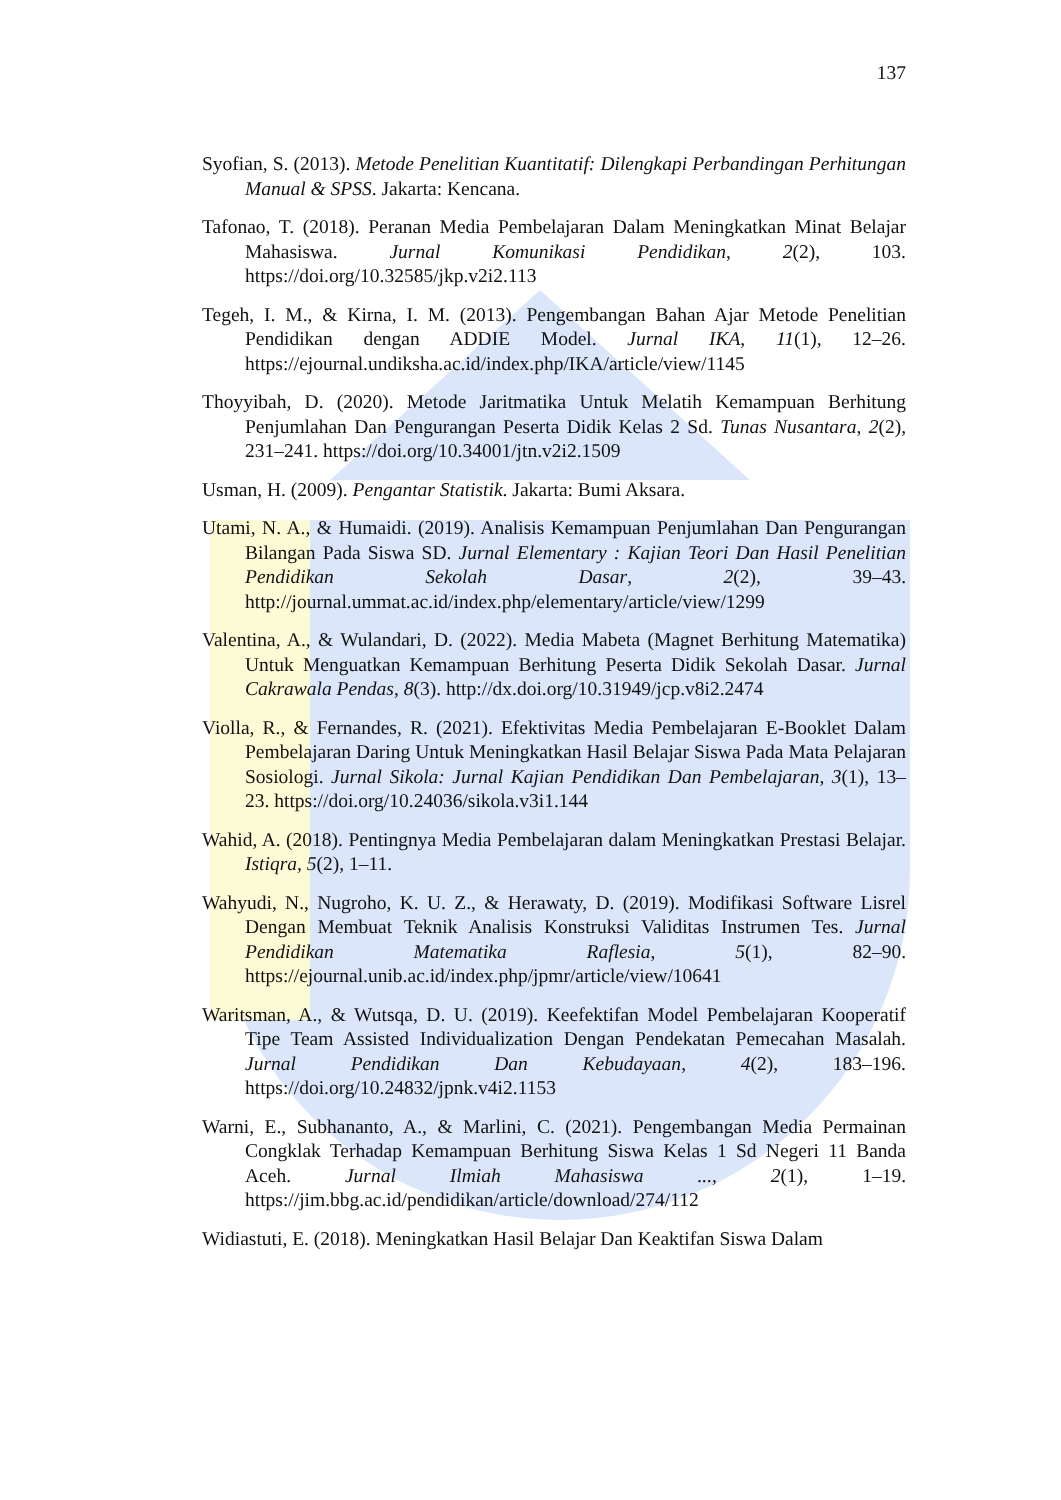137
Syofian, S. (2013). Metode Penelitian Kuantitatif: Dilengkapi Perbandingan Perhitungan Manual & SPSS. Jakarta: Kencana.
Tafonao, T. (2018). Peranan Media Pembelajaran Dalam Meningkatkan Minat Belajar Mahasiswa. Jurnal Komunikasi Pendidikan, 2(2), 103. https://doi.org/10.32585/jkp.v2i2.113
Tegeh, I. M., & Kirna, I. M. (2013). Pengembangan Bahan Ajar Metode Penelitian Pendidikan dengan ADDIE Model. Jurnal IKA, 11(1), 12–26. https://ejournal.undiksha.ac.id/index.php/IKA/article/view/1145
Thoyyibah, D. (2020). Metode Jaritmatika Untuk Melatih Kemampuan Berhitung Penjumlahan Dan Pengurangan Peserta Didik Kelas 2 Sd. Tunas Nusantara, 2(2), 231–241. https://doi.org/10.34001/jtn.v2i2.1509
Usman, H. (2009). Pengantar Statistik. Jakarta: Bumi Aksara.
Utami, N. A., & Humaidi. (2019). Analisis Kemampuan Penjumlahan Dan Pengurangan Bilangan Pada Siswa SD. Jurnal Elementary : Kajian Teori Dan Hasil Penelitian Pendidikan Sekolah Dasar, 2(2), 39–43. http://journal.ummat.ac.id/index.php/elementary/article/view/1299
Valentina, A., & Wulandari, D. (2022). Media Mabeta (Magnet Berhitung Matematika) Untuk Menguatkan Kemampuan Berhitung Peserta Didik Sekolah Dasar. Jurnal Cakrawala Pendas, 8(3). http://dx.doi.org/10.31949/jcp.v8i2.2474
Violla, R., & Fernandes, R. (2021). Efektivitas Media Pembelajaran E-Booklet Dalam Pembelajaran Daring Untuk Meningkatkan Hasil Belajar Siswa Pada Mata Pelajaran Sosiologi. Jurnal Sikola: Jurnal Kajian Pendidikan Dan Pembelajaran, 3(1), 13–23. https://doi.org/10.24036/sikola.v3i1.144
Wahid, A. (2018). Pentingnya Media Pembelajaran dalam Meningkatkan Prestasi Belajar. Istiqra, 5(2), 1–11.
Wahyudi, N., Nugroho, K. U. Z., & Herawaty, D. (2019). Modifikasi Software Lisrel Dengan Membuat Teknik Analisis Konstruksi Validitas Instrumen Tes. Jurnal Pendidikan Matematika Raflesia, 5(1), 82–90. https://ejournal.unib.ac.id/index.php/jpmr/article/view/10641
Waritsman, A., & Wutsqa, D. U. (2019). Keefektifan Model Pembelajaran Kooperatif Tipe Team Assisted Individualization Dengan Pendekatan Pemecahan Masalah. Jurnal Pendidikan Dan Kebudayaan, 4(2), 183–196. https://doi.org/10.24832/jpnk.v4i2.1153
Warni, E., Subhananto, A., & Marlini, C. (2021). Pengembangan Media Permainan Congklak Terhadap Kemampuan Berhitung Siswa Kelas 1 Sd Negeri 11 Banda Aceh. Jurnal Ilmiah Mahasiswa ..., 2(1), 1–19. https://jim.bbg.ac.id/pendidikan/article/download/274/112
Widiastuti, E. (2018). Meningkatkan Hasil Belajar Dan Keaktifan Siswa Dalam